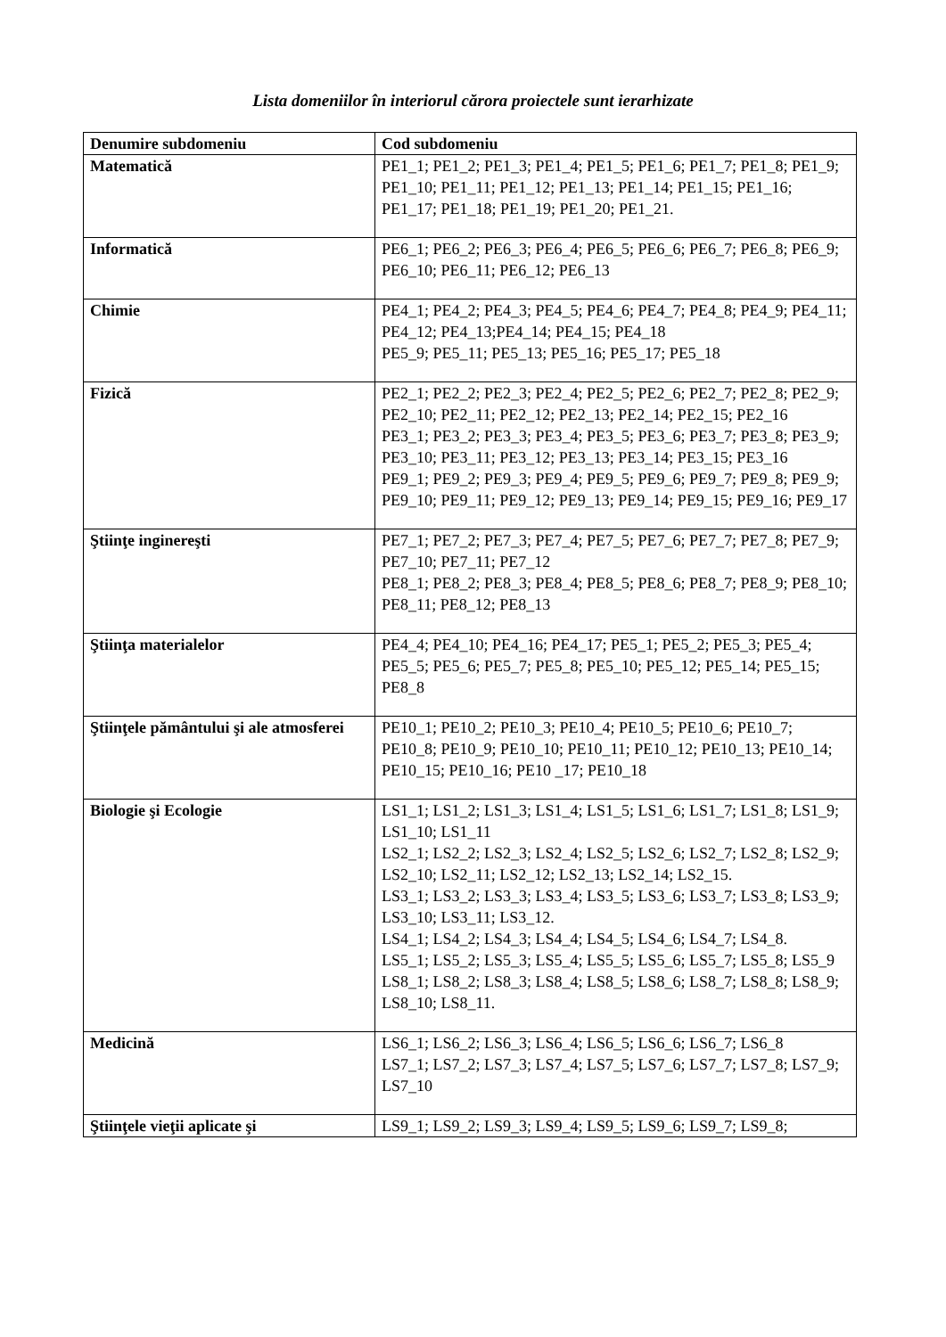Lista domeniilor în interiorul cărora proiectele sunt ierarhizate
| Denumire subdomeniu | Cod subdomeniu |
| --- | --- |
| Matematică | PE1_1; PE1_2; PE1_3; PE1_4; PE1_5; PE1_6; PE1_7; PE1_8; PE1_9; PE1_10; PE1_11; PE1_12; PE1_13; PE1_14; PE1_15; PE1_16; PE1_17; PE1_18; PE1_19; PE1_20; PE1_21. |
| Informatică | PE6_1; PE6_2; PE6_3; PE6_4; PE6_5; PE6_6; PE6_7; PE6_8; PE6_9; PE6_10; PE6_11; PE6_12; PE6_13 |
| Chimie | PE4_1; PE4_2; PE4_3; PE4_5; PE4_6; PE4_7; PE4_8; PE4_9; PE4_11; PE4_12; PE4_13;PE4_14; PE4_15; PE4_18 PE5_9; PE5_11; PE5_13; PE5_16; PE5_17; PE5_18 |
| Fizică | PE2_1; PE2_2; PE2_3; PE2_4; PE2_5; PE2_6; PE2_7; PE2_8; PE2_9; PE2_10; PE2_11; PE2_12; PE2_13; PE2_14; PE2_15; PE2_16 PE3_1; PE3_2; PE3_3; PE3_4; PE3_5; PE3_6; PE3_7; PE3_8; PE3_9; PE3_10; PE3_11; PE3_12; PE3_13; PE3_14; PE3_15; PE3_16 PE9_1; PE9_2; PE9_3; PE9_4; PE9_5; PE9_6; PE9_7; PE9_8; PE9_9; PE9_10; PE9_11; PE9_12; PE9_13; PE9_14; PE9_15; PE9_16; PE9_17 |
| Ştiinţe inginereşti | PE7_1; PE7_2; PE7_3; PE7_4; PE7_5; PE7_6; PE7_7; PE7_8; PE7_9; PE7_10; PE7_11; PE7_12 PE8_1; PE8_2; PE8_3; PE8_4; PE8_5; PE8_6; PE8_7; PE8_9; PE8_10; PE8_11; PE8_12; PE8_13 |
| Ştiinţa materialelor | PE4_4; PE4_10; PE4_16; PE4_17; PE5_1; PE5_2; PE5_3; PE5_4; PE5_5; PE5_6; PE5_7; PE5_8; PE5_10; PE5_12; PE5_14; PE5_15; PE8_8 |
| Ştiinţele pământului şi ale atmosferei | PE10_1; PE10_2; PE10_3; PE10_4; PE10_5; PE10_6; PE10_7; PE10_8; PE10_9; PE10_10; PE10_11; PE10_12; PE10_13; PE10_14; PE10_15; PE10_16; PE10 _17; PE10_18 |
| Biologie şi Ecologie | LS1_1; LS1_2; LS1_3; LS1_4; LS1_5; LS1_6; LS1_7; LS1_8; LS1_9; LS1_10; LS1_11 LS2_1; LS2_2; LS2_3; LS2_4; LS2_5; LS2_6; LS2_7; LS2_8; LS2_9; LS2_10; LS2_11; LS2_12; LS2_13; LS2_14; LS2_15. LS3_1; LS3_2; LS3_3; LS3_4; LS3_5; LS3_6; LS3_7; LS3_8; LS3_9; LS3_10; LS3_11; LS3_12. LS4_1; LS4_2; LS4_3; LS4_4; LS4_5; LS4_6; LS4_7; LS4_8. LS5_1; LS5_2; LS5_3; LS5_4; LS5_5; LS5_6; LS5_7; LS5_8; LS5_9 LS8_1; LS8_2; LS8_3; LS8_4; LS8_5; LS8_6; LS8_7; LS8_8; LS8_9; LS8_10; LS8_11. |
| Medicină | LS6_1; LS6_2; LS6_3; LS6_4; LS6_5; LS6_6; LS6_7; LS6_8 LS7_1; LS7_2; LS7_3; LS7_4; LS7_5; LS7_6; LS7_7; LS7_8; LS7_9; LS7_10 |
| Ştiinţele vieţii aplicate şi | LS9_1; LS9_2; LS9_3; LS9_4; LS9_5; LS9_6; LS9_7; LS9_8; |